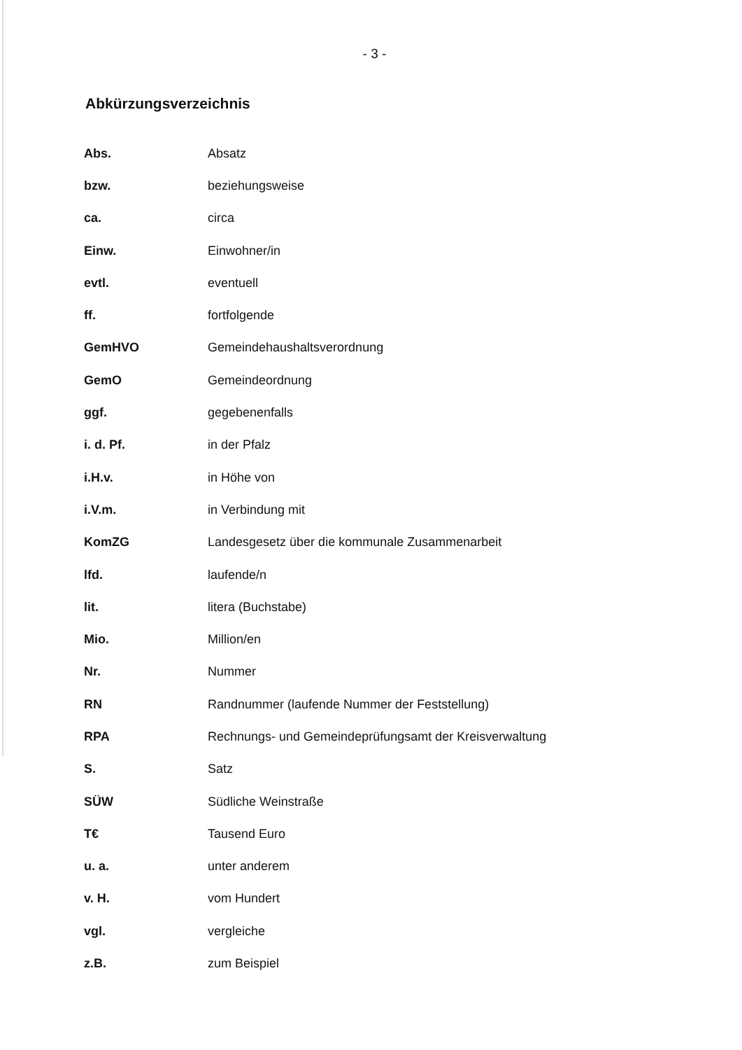- 3 -
Abkürzungsverzeichnis
| Abs. | Absatz |
| bzw. | beziehungsweise |
| ca. | circa |
| Einw. | Einwohner/in |
| evtl. | eventuell |
| ff. | fortfolgende |
| GemHVO | Gemeindehaushaltsverordnung |
| GemO | Gemeindeordnung |
| ggf. | gegebenenfalls |
| i. d. Pf. | in der Pfalz |
| i.H.v. | in Höhe von |
| i.V.m. | in Verbindung mit |
| KomZG | Landesgesetz über die kommunale Zusammenarbeit |
| lfd. | laufende/n |
| lit. | litera (Buchstabe) |
| Mio. | Million/en |
| Nr. | Nummer |
| RN | Randnummer (laufende Nummer der Feststellung) |
| RPA | Rechnungs- und Gemeindeprüfungsamt der Kreisverwaltung |
| S. | Satz |
| SÜW | Südliche Weinstraße |
| T€ | Tausend Euro |
| u. a. | unter anderem |
| v. H. | vom Hundert |
| vgl. | vergleiche |
| z.B. | zum Beispiel |